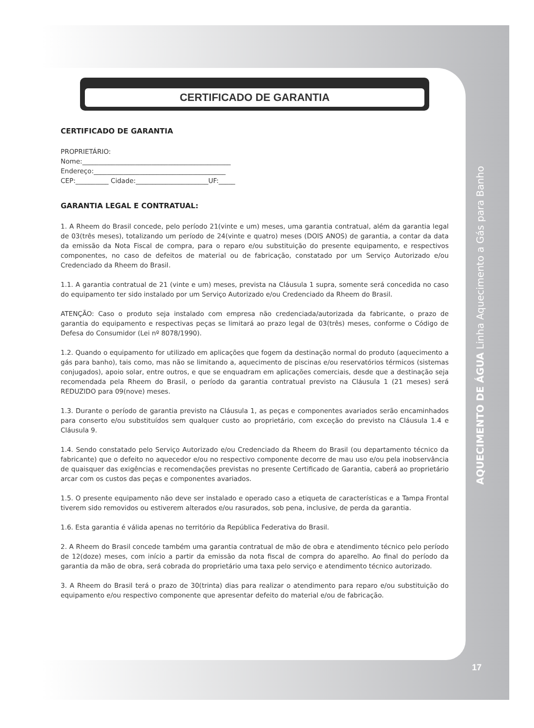CERTIFICADO DE GARANTIA
CERTIFICADO DE GARANTIA
PROPRIETÁRIO:
Nome:_____________________________________________
Endereço:________________________________________
CEP:__________ Cidade:______________________UF:_____
GARANTIA LEGAL E CONTRATUAL:
1. A Rheem do Brasil concede, pelo período 21(vinte e um) meses, uma garantia contratual, além da garantia legal de 03(três meses), totalizando um período de 24(vinte e quatro) meses (DOIS ANOS) de garantia, a contar da data da emissão da Nota Fiscal de compra, para o reparo e/ou substituição do presente equipamento, e respectivos componentes, no caso de defeitos de material ou de fabricação, constatado por um Serviço Autorizado e/ou Credenciado da Rheem do Brasil.
1.1. A garantia contratual de 21 (vinte e um) meses, prevista na Cláusula 1 supra, somente será concedida no caso do equipamento ter sido instalado por um Serviço Autorizado e/ou Credenciado da Rheem do Brasil.
ATENÇÃO: Caso o produto seja instalado com empresa não credenciada/autorizada da fabricante, o prazo de garantia do equipamento e respectivas peças se limitará ao prazo legal de 03(três) meses, conforme o Código de Defesa do Consumidor (Lei nº 8078/1990).
1.2. Quando o equipamento for utilizado em aplicações que fogem da destinação normal do produto (aquecimento a gás para banho), tais como, mas não se limitando a, aquecimento de piscinas e/ou reservatórios térmicos (sistemas conjugados), apoio solar, entre outros, e que se enquadram em aplicações comerciais, desde que a destinação seja recomendada pela Rheem do Brasil, o período da garantia contratual previsto na Cláusula 1 (21 meses) será REDUZIDO para 09(nove) meses.
1.3. Durante o período de garantia previsto na Cláusula 1, as peças e componentes avariados serão encaminhados para conserto e/ou substituídos sem qualquer custo ao proprietário, com exceção do previsto na Cláusula 1.4 e Cláusula 9.
1.4. Sendo constatado pelo Serviço Autorizado e/ou Credenciado da Rheem do Brasil (ou departamento técnico da fabricante) que o defeito no aquecedor e/ou no respectivo componente decorre de mau uso e/ou pela inobservância de quaisquer das exigências e recomendações previstas no presente Certificado de Garantia, caberá ao proprietário arcar com os custos das peças e componentes avariados.
1.5. O presente equipamento não deve ser instalado e operado caso a etiqueta de características e a Tampa Frontal tiverem sido removidos ou estiverem alterados e/ou rasurados, sob pena, inclusive, de perda da garantia.
1.6. Esta garantia é válida apenas no território da República Federativa do Brasil.
2. A Rheem do Brasil concede também uma garantia contratual de mão de obra e atendimento técnico pelo período de 12(doze) meses, com início a partir da emissão da nota fiscal de compra do aparelho. Ao final do período da garantia da mão de obra, será cobrada do proprietário uma taxa pelo serviço e atendimento técnico autorizado.
3. A Rheem do Brasil terá o prazo de 30(trinta) dias para realizar o atendimento para reparo e/ou substituição do equipamento e/ou respectivo componente que apresentar defeito do material e/ou de fabricação.
AQUECIMENTO DE ÁGUA Linha Aquecimento a Gás para Banho
17